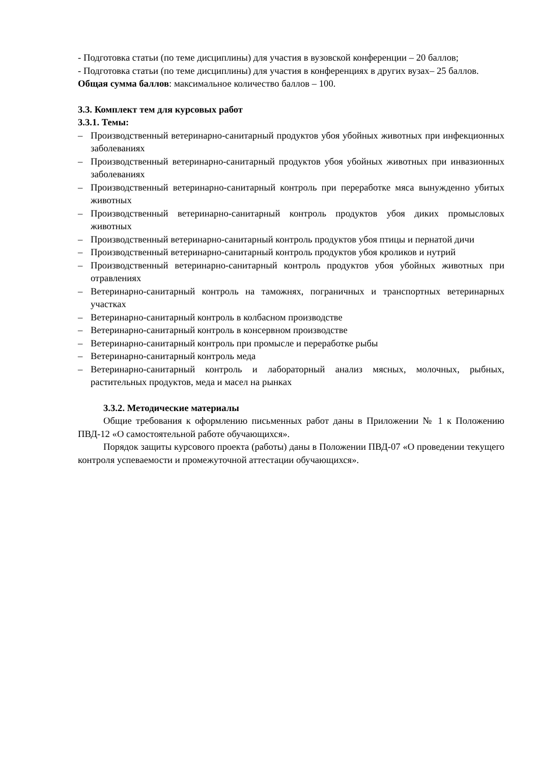- Подготовка статьи (по теме дисциплины) для участия в вузовской конференции – 20 баллов;
- Подготовка статьи (по теме дисциплины) для участия в конференциях в других вузах– 25 баллов.
Общая сумма баллов: максимальное количество баллов – 100.
3.3. Комплект тем для курсовых работ
3.3.1. Темы:
– Производственный ветеринарно-санитарный продуктов убоя убойных животных при инфекционных заболеваниях
– Производственный ветеринарно-санитарный продуктов убоя убойных животных при инвазионных заболеваниях
– Производственный ветеринарно-санитарный контроль при переработке мяса вынужденно убитых животных
– Производственный ветеринарно-санитарный контроль продуктов убоя диких промысловых животных
– Производственный ветеринарно-санитарный контроль продуктов убоя птицы и пернатой дичи
– Производственный ветеринарно-санитарный контроль продуктов убоя кроликов и нутрий
– Производственный ветеринарно-санитарный контроль продуктов убоя убойных животных при отравлениях
– Ветеринарно-санитарный контроль на таможнях, пограничных и транспортных ветеринарных участках
– Ветеринарно-санитарный контроль в колбасном производстве
– Ветеринарно-санитарный контроль в консервном производстве
– Ветеринарно-санитарный контроль при промысле и переработке рыбы
– Ветеринарно-санитарный контроль меда
– Ветеринарно-санитарный контроль и лабораторный анализ мясных, молочных, рыбных, растительных продуктов, меда и масел на рынках
3.3.2. Методические материалы
Общие требования к оформлению письменных работ даны в Приложении № 1 к Положению ПВД-12 «О самостоятельной работе обучающихся».
Порядок защиты курсового проекта (работы) даны в Положении ПВД-07 «О проведении текущего контроля успеваемости и промежуточной аттестации обучающихся».